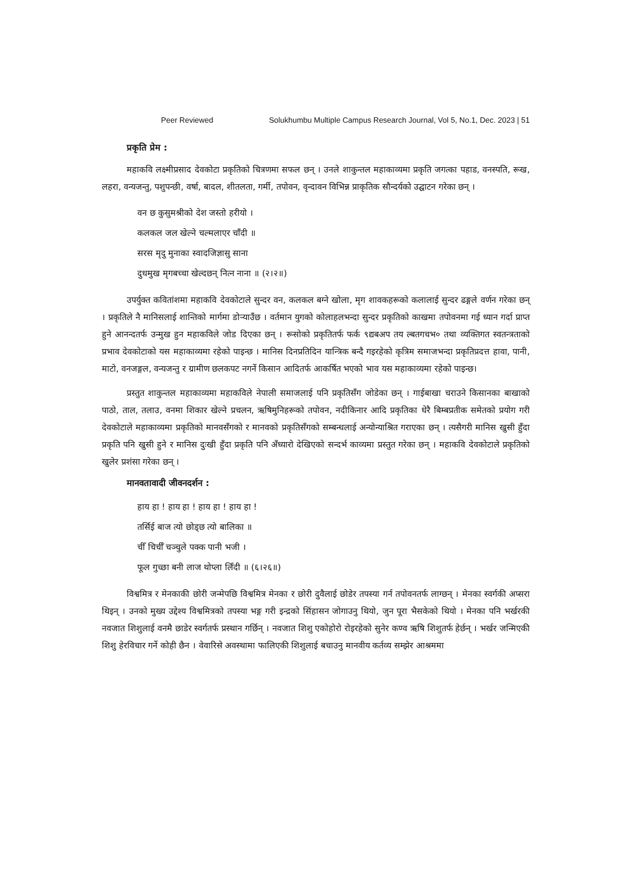Peer Reviewed Solukhumbu Multiple Campus Research Journal, Vol 5, No.1, Dec. 2023 | 51
प्रकृति प्रेम :
महाकवि लक्ष्मीप्रसाद देवकोटा प्रकृतिको चित्रणमा सफल छन् । उनले शाकुन्तल महाकाव्यमा प्रकृति जगत्का पहाड, वनस्पति, रूख, लहरा, वन्यजन्तु, पशुपन्छी, वर्षा, बादल, शीतलता, गर्मी, तपोवन, वृन्दावन विभिन्न प्राकृतिक सौन्दर्यको उद्घाटन गरेका छन् ।
वन छ कुसुमश्रीको देश जस्तो हरीयो ।
कलकल जल खेल्ने चल्मलाएर चाँदी ॥
सरस मृदु मुनाका स्वादजिज्ञासु साना
दुधमुख मृगबच्चा खेल्दछन् नित्न नाना ॥ (२।२॥)
उपर्युक्त कवितांशमा महाकवि देवकोटाले सुन्दर वन, कलकल बग्ने खोला, मृग शावकहरूको कलालाई सुन्दर ढङ्गले वर्णन गरेका छन् । प्रकृतिले नै मानिसलाई शान्तिको मार्गमा डोऱ्याउँछ । वर्तमान युगको कोलाहलभन्दा सुन्दर प्रकृतिको काखमा तपोवनमा गई ध्यान गर्दा प्राप्त हुने आनन्दतर्फ उन्मुख हुन महाकविले जोड दिएका छन् । रूसोको प्रकृतितर्फ फर्क ९द्यबअप तय ल्बतगचभ० तथा व्यक्तिगत स्वतन्त्रताको प्रभाव देवकोटाको यस महाकाव्यमा रहेको पाइन्छ । मानिस दिनप्रतिदिन यान्त्रिक बन्दै गइरहेको कृत्रिम समाजभन्दा प्रकृतिप्रदत्त हावा, पानी, माटो, वनजङ्गल, वन्यजन्तु र ग्रामीण छलकपट नगर्ने किसान आदितर्फ आकर्षित भएको भाव यस महाकाव्यमा रहेको पाइन्छ।
प्रस्तुत शाकुन्तल महाकाव्यमा महाकविले नेपाली समाजलाई पनि प्रकृतिसँग जोडेका छन् । गाईबाखा चराउने किसानका बाखाको पाठो, ताल, तलाउ, वनमा शिकार खेल्ने प्रचलन, ऋषिमुनिहरूको तपोवन, नदीकिनार आदि प्रकृतिका धेरै बिम्बप्रतीक समेतको प्रयोग गरी देवकोटाले महाकाव्यमा प्रकृतिको मानवसँगको र मानवको प्रकृतिसँगको सम्बन्धलाई अन्योन्याश्रित गराएका छन् । त्यसैगरी मानिस खुसी हुँदा प्रकृति पनि खुसी हुने र मानिस दुःखी हुँदा प्रकृति पनि अँध्यारो देखिएको सन्दर्भ काव्यमा प्रस्तुत गरेका छन् । महाकवि देवकोटाले प्रकृतिको खुलेर प्रशंसा गरेका छन् ।
मानवतावादी जीवनदर्शन :
हाय हा ! हाय हा ! हाय हा ! हाय हा !
तर्सिई बाज त्यो छोड्छ त्यो बालिका ॥
चीँ चिर्चीँ चञ्चुले पक्क पानी भजी ।
फूल गुच्छा बनी लाज थोप्ला लिँदी ॥ (६।२६॥)
विश्वमित्र र मेनकाकी छोरी जन्मेपछि विश्वमित्र मेनका र छोरी दुवैलाई छोडेर तपस्या गर्न तपोवनतर्फ लाग्छन् । मेनका स्वर्गकी अप्सरा थिइन् । उनको मुख्य उद्देश्य विश्वमित्रको तपस्या भङ्ग गरी इन्द्रको सिंहासन जोगाउनु थियो, जुन पूरा भैसकेको थियो । मेनका पनि भर्खरकी नवजात शिशुलाई वनमै छाडेर स्वर्गतर्फ प्रस्थान गर्छिन् । नवजात शिशु एकोहोरो रोइरहेको सुनेर कण्व ऋषि शिशुतर्फ हेर्छन् । भर्खर जन्मिएकी शिशु हेरविचार गर्ने कोही छैन । वेवारिसे अवस्थामा फालिएकी शिशुलाई बचाउनु मानवीय कर्तव्य सम्झेर आश्रममा